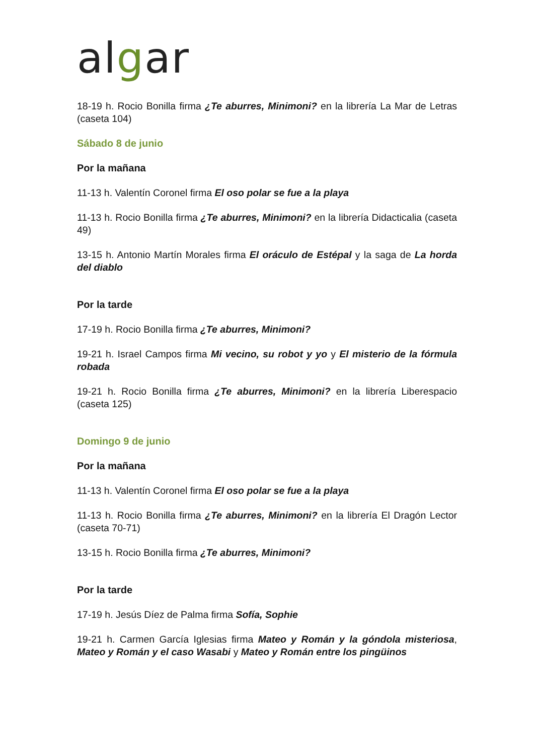algar
18-19 h. Rocio Bonilla firma ¿Te aburres, Minimoni? en la librería La Mar de Letras (caseta 104)
Sábado 8 de junio
Por la mañana
11-13 h. Valentín Coronel firma El oso polar se fue a la playa
11-13 h. Rocio Bonilla firma ¿Te aburres, Minimoni? en la librería Didacticalia (caseta 49)
13-15 h. Antonio Martín Morales firma El oráculo de Estépal y la saga de La horda del diablo
Por la tarde
17-19 h. Rocio Bonilla firma ¿Te aburres, Minimoni?
19-21 h. Israel Campos firma Mi vecino, su robot y yo y El misterio de la fórmula robada
19-21 h. Rocio Bonilla firma ¿Te aburres, Minimoni? en la librería Liberespacio (caseta 125)
Domingo 9 de junio
Por la mañana
11-13 h. Valentín Coronel firma El oso polar se fue a la playa
11-13 h. Rocio Bonilla firma ¿Te aburres, Minimoni? en la librería El Dragón Lector (caseta 70-71)
13-15 h. Rocio Bonilla firma ¿Te aburres, Minimoni?
Por la tarde
17-19 h. Jesús Díez de Palma firma Sofía, Sophie
19-21 h. Carmen García Iglesias firma Mateo y Román y la góndola misteriosa, Mateo y Román y el caso Wasabi y Mateo y Román entre los pingüinos